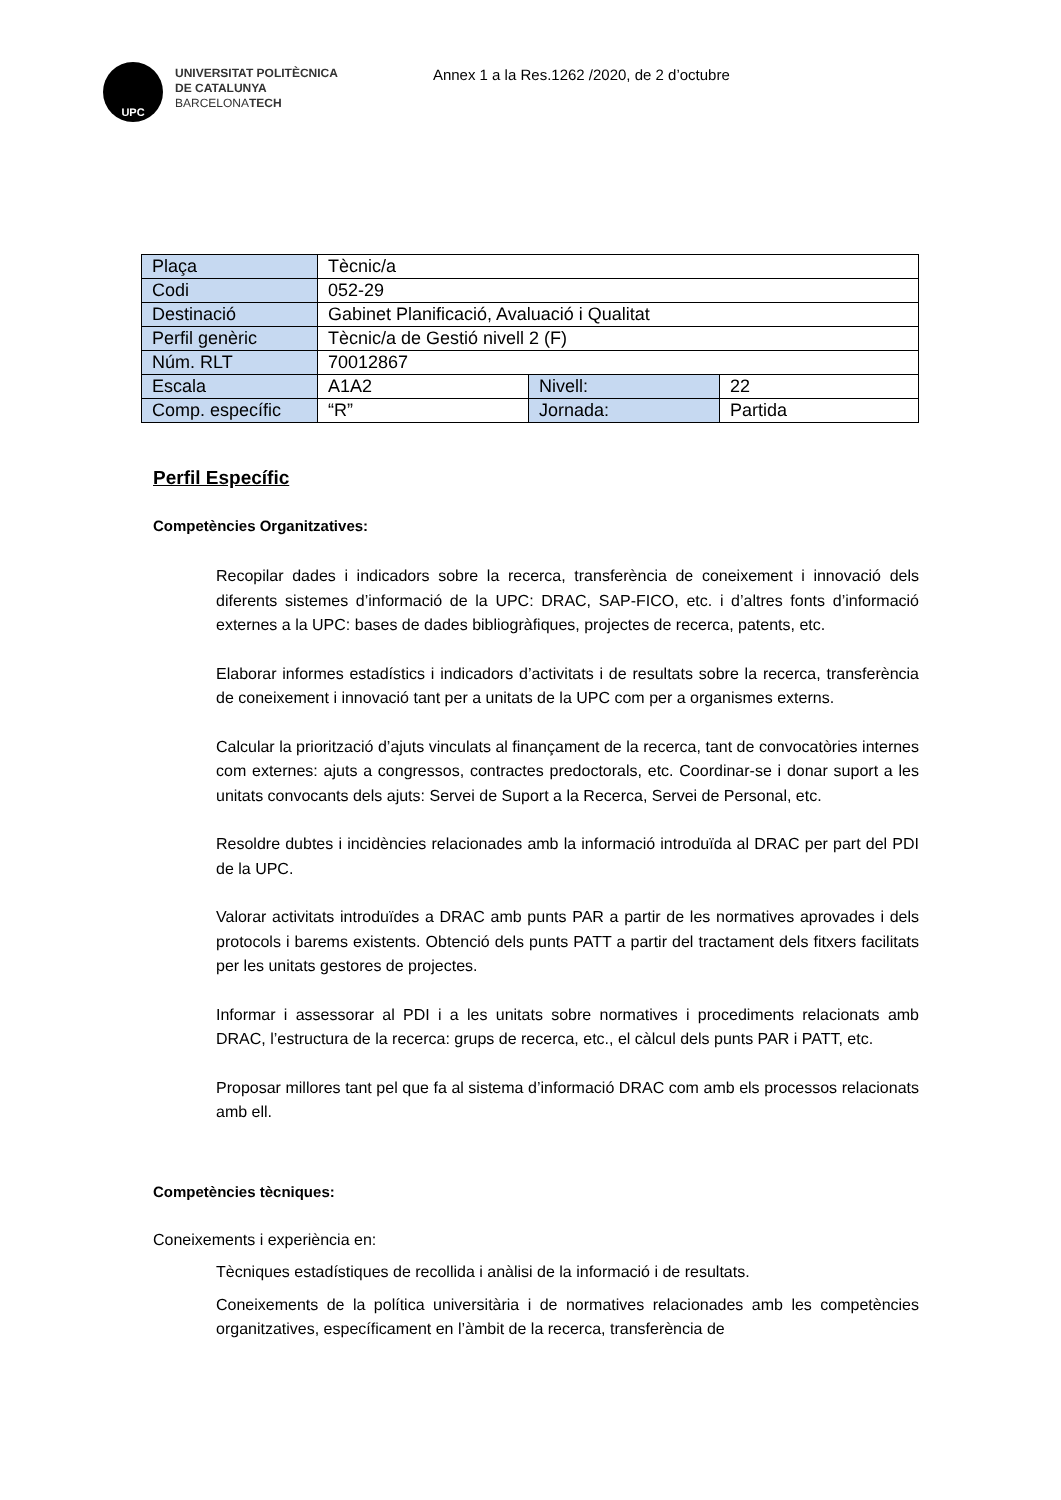UPC
UNIVERSITAT POLITÈCNICA
DE CATALUNYA
BARCELONATECH
Annex 1 a la Res.1262 /2020, de 2 d’octubre
| Plaça | Tècnic/a | | |
| Codi | 052-29 | | |
| Destinació | Gabinet Planificació, Avaluació i Qualitat | | |
| Perfil genèric | Tècnic/a de Gestió nivell 2 (F) | | |
| Núm. RLT | 70012867 | | |
| Escala | A1A2 | Nivell: | 22 |
| Comp. específic | “R” | Jornada: | Partida |
Perfil Específic
Competències Organitzatives:
Recopilar dades i indicadors sobre la recerca, transferència de coneixement i innovació dels diferents sistemes d’informació de la UPC: DRAC, SAP-FICO, etc. i d’altres fonts d’informació externes a la UPC: bases de dades bibliogràfiques, projectes de recerca, patents, etc.
Elaborar informes estadístics i indicadors d’activitats i de resultats sobre la recerca, transferència de coneixement i innovació tant per a unitats de la UPC com per a organismes externs.
Calcular la priorització d’ajuts vinculats al finançament de la recerca, tant de convocatòries internes com externes: ajuts a congressos, contractes predoctorals, etc. Coordinar-se i donar suport a les unitats convocants dels ajuts: Servei de Suport a la Recerca, Servei de Personal, etc.
Resoldre dubtes i incidències relacionades amb la informació introduïda al DRAC per part del PDI de la UPC.
Valorar activitats introduïdes a DRAC amb punts PAR a partir de les normatives aprovades i dels protocols i barems existents. Obtenció dels punts PATT a partir del tractament dels fitxers facilitats per les unitats gestores de projectes.
Informar i assessorar al PDI i a les unitats sobre normatives i procediments relacionats amb DRAC, l’estructura de la recerca: grups de recerca, etc., el càlcul dels punts PAR i PATT, etc.
Proposar millores tant pel que fa al sistema d’informació DRAC com amb els processos relacionats amb ell.
Competències tècniques:
Coneixements i experiència en:
Tècniques estadístiques de recollida i anàlisi de la informació i de resultats.
Coneixements de la política universitària i de normatives relacionades amb les competències organitzatives, específicament en l’àmbit de la recerca, transferència de